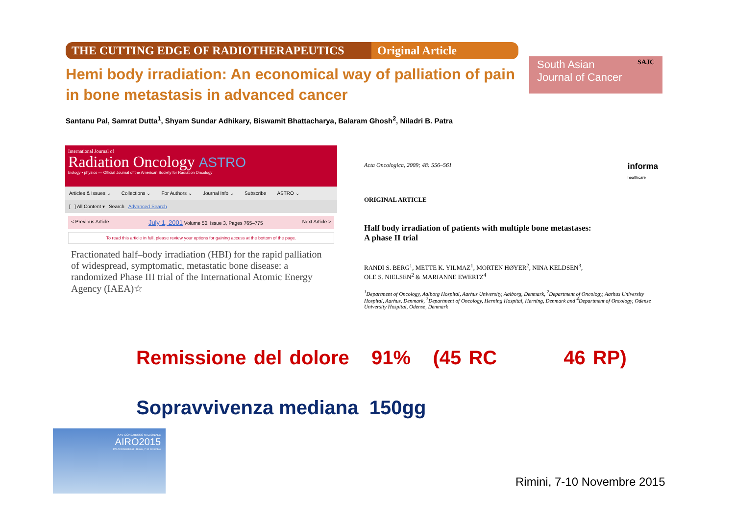THE CUTTING EDGE OF RADIOTHERAPEUTICS
Original Article
Hemi body irradiation: An economical way of palliation of pain in bone metastasis in advanced cancer
Santanu Pal, Samrat Dutta<sup>1</sup>, Shyam Sundar Adhikary, Biswamit Bhattacharya, Balaram Ghosh<sup>2</sup>, Niladri B. Patra
South Asian SAJC
Journal of Cancer
International Journal of
Radiation Oncology ASTRO
biology • physics — Official Journal of the American Society for Radiation Oncology
Articles & Issues ⌄ Collections ⌄ For Authors ⌄ Journal Info ⌄ Subscribe ASTRO ⌄
[ ] All Content ▾ Search Advanced Search
< Previous Article July 1, 2001 Volume 50, Issue 3, Pages 765–775 Next Article >
To read this article in full, please review your options for gaining access at the bottom of the page.
Fractionated half–body irradiation (HBI) for the rapid palliation of widespread, symptomatic, metastatic bone disease: a randomized Phase III trial of the International Atomic Energy Agency (IAEA)☆
Acta Oncologica, 2009; 48: 556–561 informa
healthcare
ORIGINAL ARTICLE
Half body irradiation of patients with multiple bone metastases:
A phase II trial
RANDI S. BERG<sup>1</sup>, METTE K. YILMAZ<sup>1</sup>, MORTEN HØYER<sup>2</sup>, NINA KELDSEN<sup>3</sup>,
OLE S. NIELSEN<sup>2</sup> & MARIANNE EWERTZ<sup>4</sup>
<sup>1</sup> Department of Oncology, Aalborg Hospital, Aarhus University, Aalborg, Denmark, <sup>2</sup>Department of Oncology, Aarhus University Hospital, Aarhus, Denmark, <sup>3</sup>Department of Oncology, Herning Hospital, Herning, Denmark and <sup>4</sup>Department of Oncology, Odense University Hospital, Odense, Denmark
Remissione del dolore 91% (45 RC 46 RP)
Sopravvivenza mediana 150gg
XXV CONGRESSO NAZIONALE
AIRO2015
PALACONGRESSI - Rimini, 7-10 novembre
Rimini, 7-10 Novembre 2015